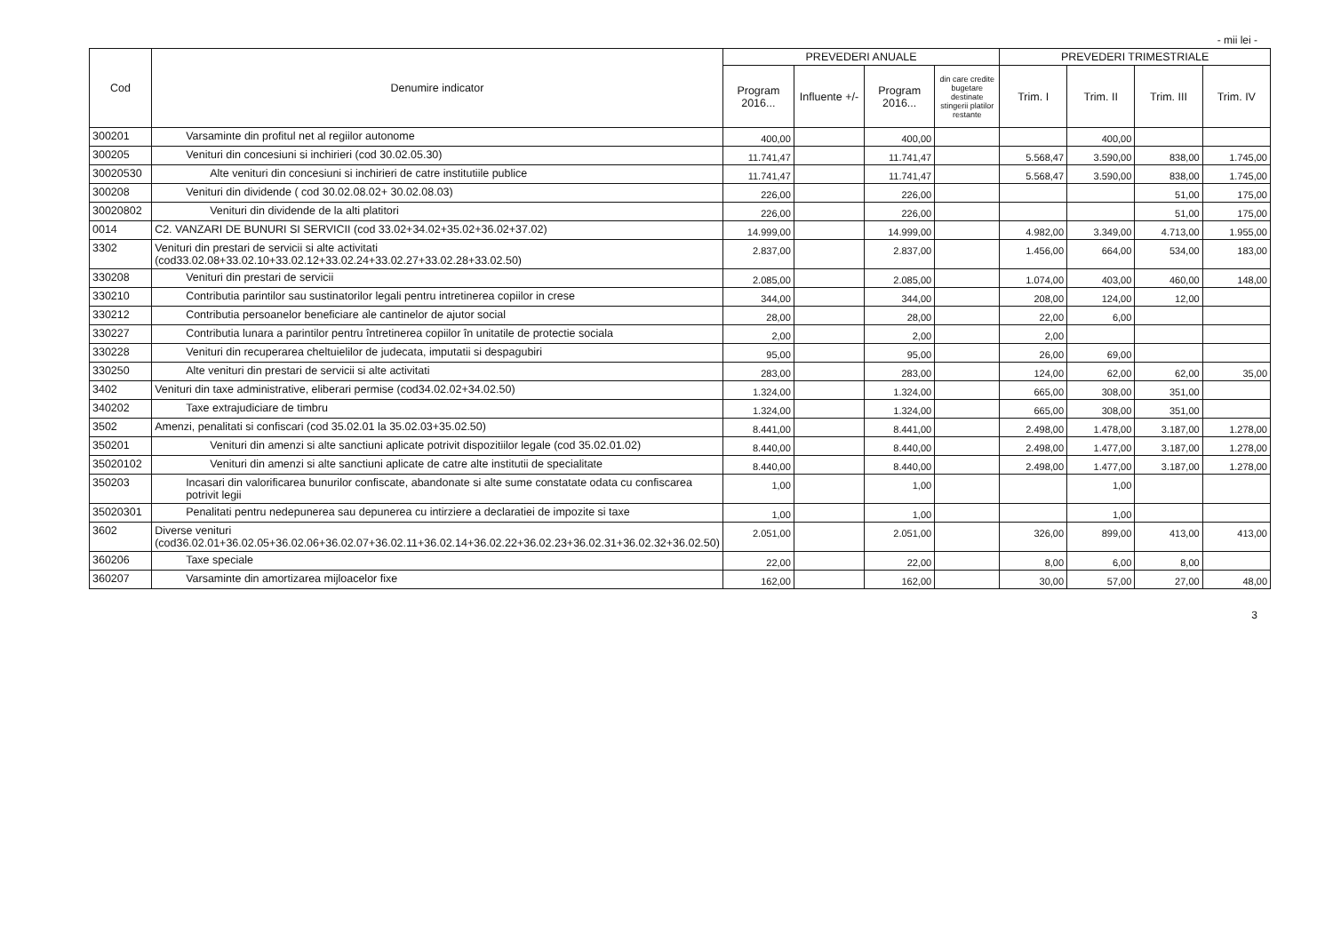- mii lei -
| Cod | Denumire indicator | PREVEDERI ANUALE | | | | PREVEDERI TRIMESTRIALE | | | |
| --- | --- | --- | --- | --- | --- | --- | --- | --- | --- |
| | | Program 2016... | Influente +/- | Program 2016... | din care credite bugetare destinate stingerii platilor restante | Trim. I | Trim. II | Trim. III | Trim. IV |
| 300201 | Varsaminte din profitul net al regiilor autonome | 400,00 | | 400,00 | | | 400,00 | | |
| 300205 | Venituri din concesiuni si inchirieri (cod 30.02.05.30) | 11.741,47 | | 11.741,47 | | 5.568,47 | 3.590,00 | 838,00 | 1.745,00 |
| 30020530 | Alte venituri din concesiuni si inchirieri de catre institutiile publice | 11.741,47 | | 11.741,47 | | 5.568,47 | 3.590,00 | 838,00 | 1.745,00 |
| 300208 | Venituri din dividende ( cod 30.02.08.02+ 30.02.08.03) | 226,00 | | 226,00 | | | | 51,00 | 175,00 |
| 30020802 | Venituri din dividende de la alti platitori | 226,00 | | 226,00 | | | | 51,00 | 175,00 |
| 0014 | C2. VANZARI DE BUNURI SI SERVICII (cod 33.02+34.02+35.02+36.02+37.02) | 14.999,00 | | 14.999,00 | | 4.982,00 | 3.349,00 | 4.713,00 | 1.955,00 |
| 3302 | Venituri din prestari de servicii si alte activitati (cod33.02.08+33.02.10+33.02.12+33.02.24+33.02.27+33.02.28+33.02.50) | 2.837,00 | | 2.837,00 | | 1.456,00 | 664,00 | 534,00 | 183,00 |
| 330208 | Venituri din prestari de servicii | 2.085,00 | | 2.085,00 | | 1.074,00 | 403,00 | 460,00 | 148,00 |
| 330210 | Contributia parintilor sau sustinatorilor legali pentru intretinerea copiilor in crese | 344,00 | | 344,00 | | 208,00 | 124,00 | 12,00 | |
| 330212 | Contributia persoanelor beneficiare ale cantinelor de ajutor social | 28,00 | | 28,00 | | 22,00 | 6,00 | | |
| 330227 | Contributia lunara a parintilor pentru întretinerea copiilor în unitatile de protectie sociala | 2,00 | | 2,00 | | 2,00 | | | |
| 330228 | Venituri din recuperarea cheltuielilor de judecata, imputatii si despagubiri | 95,00 | | 95,00 | | 26,00 | 69,00 | | |
| 330250 | Alte venituri din prestari de servicii si alte activitati | 283,00 | | 283,00 | | 124,00 | 62,00 | 62,00 | 35,00 |
| 3402 | Venituri din taxe administrative, eliberari permise (cod34.02.02+34.02.50) | 1.324,00 | | 1.324,00 | | 665,00 | 308,00 | 351,00 | |
| 340202 | Taxe extrajudiciare de timbru | 1.324,00 | | 1.324,00 | | 665,00 | 308,00 | 351,00 | |
| 3502 | Amenzi, penalitati si confiscari (cod 35.02.01 la 35.02.03+35.02.50) | 8.441,00 | | 8.441,00 | | 2.498,00 | 1.478,00 | 3.187,00 | 1.278,00 |
| 350201 | Venituri din amenzi si alte sanctiuni aplicate potrivit dispozitiilor legale (cod 35.02.01.02) | 8.440,00 | | 8.440,00 | | 2.498,00 | 1.477,00 | 3.187,00 | 1.278,00 |
| 35020102 | Venituri din amenzi si alte sanctiuni aplicate de catre alte institutii de specialitate | 8.440,00 | | 8.440,00 | | 2.498,00 | 1.477,00 | 3.187,00 | 1.278,00 |
| 350203 | Incasari din valorificarea bunurilor confiscate, abandonate si alte sume constatate odata cu confiscarea potrivit legii | 1,00 | | 1,00 | | | 1,00 | | |
| 35020301 | Penalitati pentru nedepunerea sau depunerea cu intirziere a declaratiei de impozite si taxe | 1,00 | | 1,00 | | | 1,00 | | |
| 3602 | Diverse venituri (cod36.02.01+36.02.05+36.02.06+36.02.07+36.02.11+36.02.14+36.02.22+36.02.23+36.02.31+36.02.32+36.02.50) | 2.051,00 | | 2.051,00 | | 326,00 | 899,00 | 413,00 | 413,00 |
| 360206 | Taxe speciale | 22,00 | | 22,00 | | 8,00 | 6,00 | 8,00 | |
| 360207 | Varsaminte din amortizarea mijloacelor fixe | 162,00 | | 162,00 | | 30,00 | 57,00 | 27,00 | 48,00 |
3